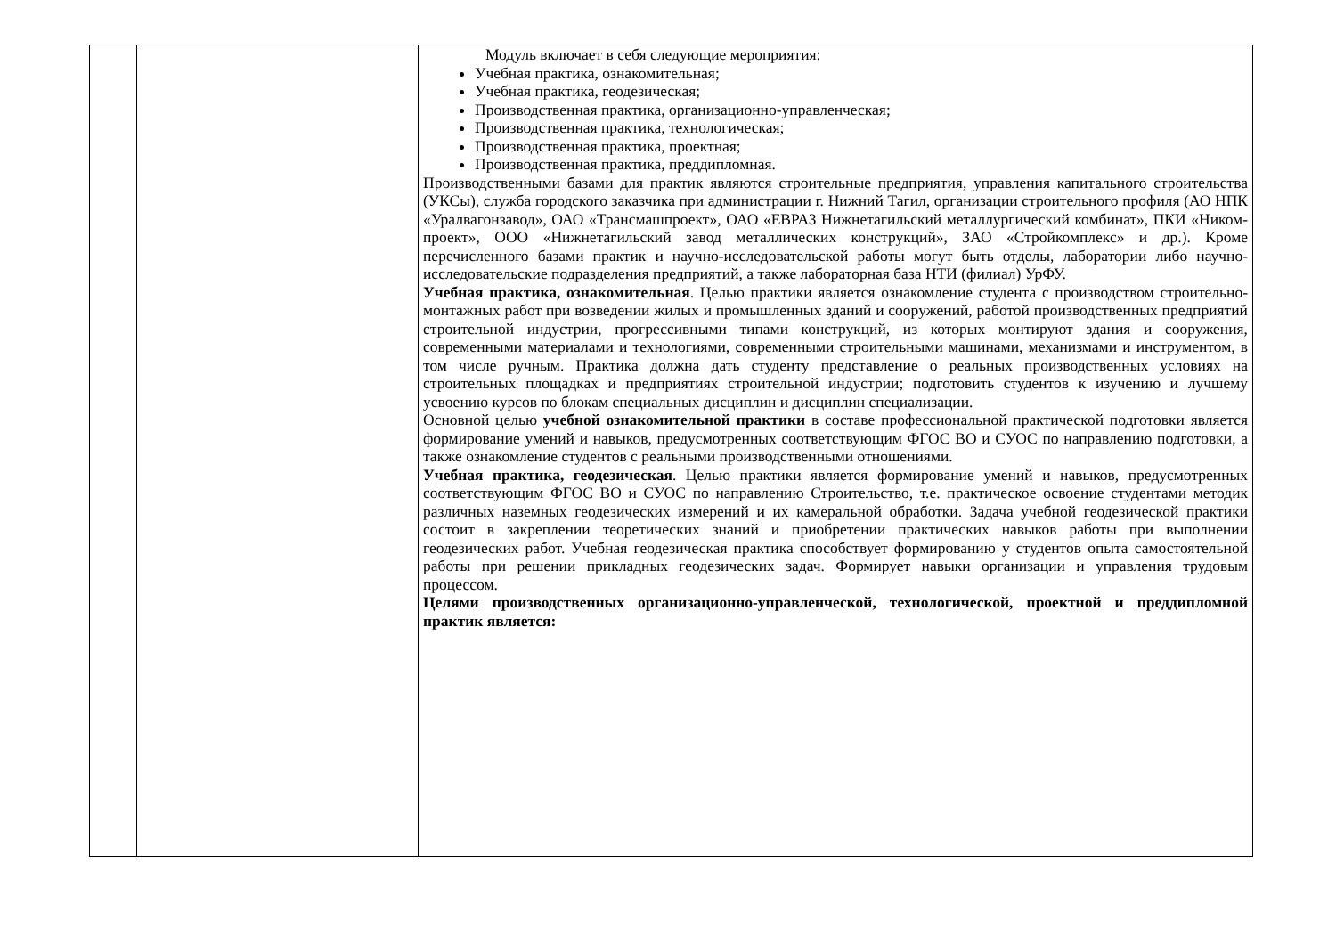| | | Модуль включает в себя следующие мероприятия: Учебная практика, ознакомительная; Учебная практика, геодезическая; Производственная практика, организационно-управленческая; Производственная практика, технологическая; Производственная практика, проектная; Производственная практика, преддипломная. Производственными базами для практик являются строительные предприятия, управления капитального строительства (УКСы), служба городского заказчика при администрации г. Нижний Тагил, организации строительного профиля (АО НПК «Уралвагонзавод», ОАО «Трансмашпроект», ОАО «ЕВРАЗ Нижнетагильский металлургический комбинат», ПКИ «Ником-проект», ООО «Нижнетагильский завод металлических конструкций», ЗАО «Стройкомплекс» и др.). Кроме перечисленного базами практик и научно-исследовательской работы могут быть отделы, лаборатории либо научно-исследовательские подразделения предприятий, а также лабораторная база НТИ (филиал) УрФУ. Учебная практика, ознакомительная . Целью практики является ознакомление студента с производством строительно-монтажных работ при возведении жилых и промышленных зданий и сооружений, работой производственных предприятий строительной индустрии, прогрессивными типами конструкций, из которых монтируют здания и сооружения, современными материалами и технологиями, современными строительными машинами, механизмами и инструментом, в том числе ручным. Практика должна дать студенту представление о реальных производственных условиях на строительных площадках и предприятиях строительной индустрии; подготовить студентов к изучению и лучшему усвоению курсов по блокам специальных дисциплин и дисциплин специализации. Основной целью учебной ознакомительной практики в составе профессиональной практической подготовки является формирование умений и навыков, предусмотренных соответствующим ФГОС ВО и СУОС по направлению подготовки, а также ознакомление студентов с реальными производственными отношениями. Учебная практика, геодезическая . Целью практики является формирование умений и навыков, предусмотренных соответствующим ФГОС ВО и СУОС по направлению Строительство, т.е. практическое освоение студентами методик различных наземных геодезических измерений и их камеральной обработки. Задача учебной геодезической практики состоит в закреплении теоретических знаний и приобретении практических навыков работы при выполнении геодезических работ. Учебная геодезическая практика способствует формированию у студентов опыта самостоятельной работы при решении прикладных геодезических задач. Формирует навыки организации и управления трудовым процессом. Целями производственных организационно-управленческой, технологической, проектной и преддипломной практик является: |